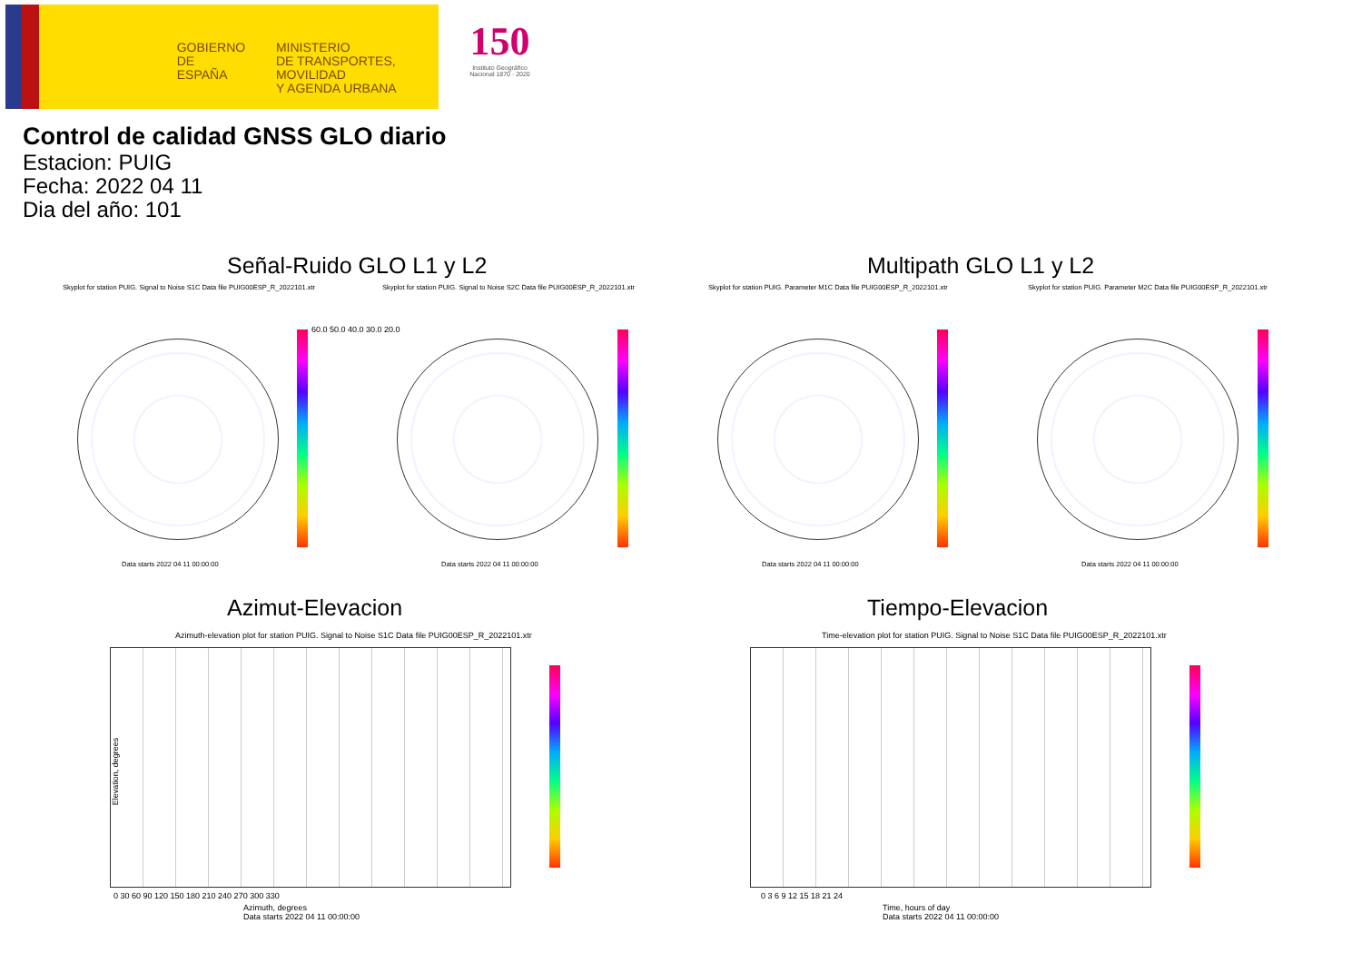GOBIERNO
DE ESPAÑA
MINISTERIO
DE TRANSPORTES, MOVILIDAD
Y AGENDA URBANA
150
Instituto Geográfico
Nacional 1870 · 2020
Control de calidad GNSS GLO diario
Estacion: PUIG
Fecha: 2022 04 11
Dia del año: 101
Señal-Ruido GLO L1 y L2 Multipath GLO L1 y L2
Skyplot for station PUIG. Signal to Noise S1C Data file PUIG00ESP_R_2022101.xtr Skyplot for station PUIG. Signal to Noise S2C Data file PUIG00ESP_R_2022101.xtr Skyplot for station PUIG. Parameter M1C Data file PUIG00ESP_R_2022101.xtr Skyplot for station PUIG. Parameter M2C Data file PUIG00ESP_R_2022101.xtr
60.0 50.0 40.0 30.0 20.0
Data starts 2022 04 11 00:00:00 Data starts 2022 04 11 00:00:00 Data starts 2022 04 11 00:00:00 Data starts 2022 04 11 00:00:00
Azimut-Elevacion Tiempo-Elevacion
Azimuth-elevation plot for station PUIG. Signal to Noise S1C Data file PUIG00ESP_R_2022101.xtr Time-elevation plot for station PUIG. Signal to Noise S1C Data file PUIG00ESP_R_2022101.xtr
Elevation, degrees
0 30 60 90 120 150 180 210 240 270 300 330
Azimuth, degrees
Data starts 2022 04 11 00:00:00
0 3 6 9 12 15 18 21 24
Time, hours of day
Data starts 2022 04 11 00:00:00